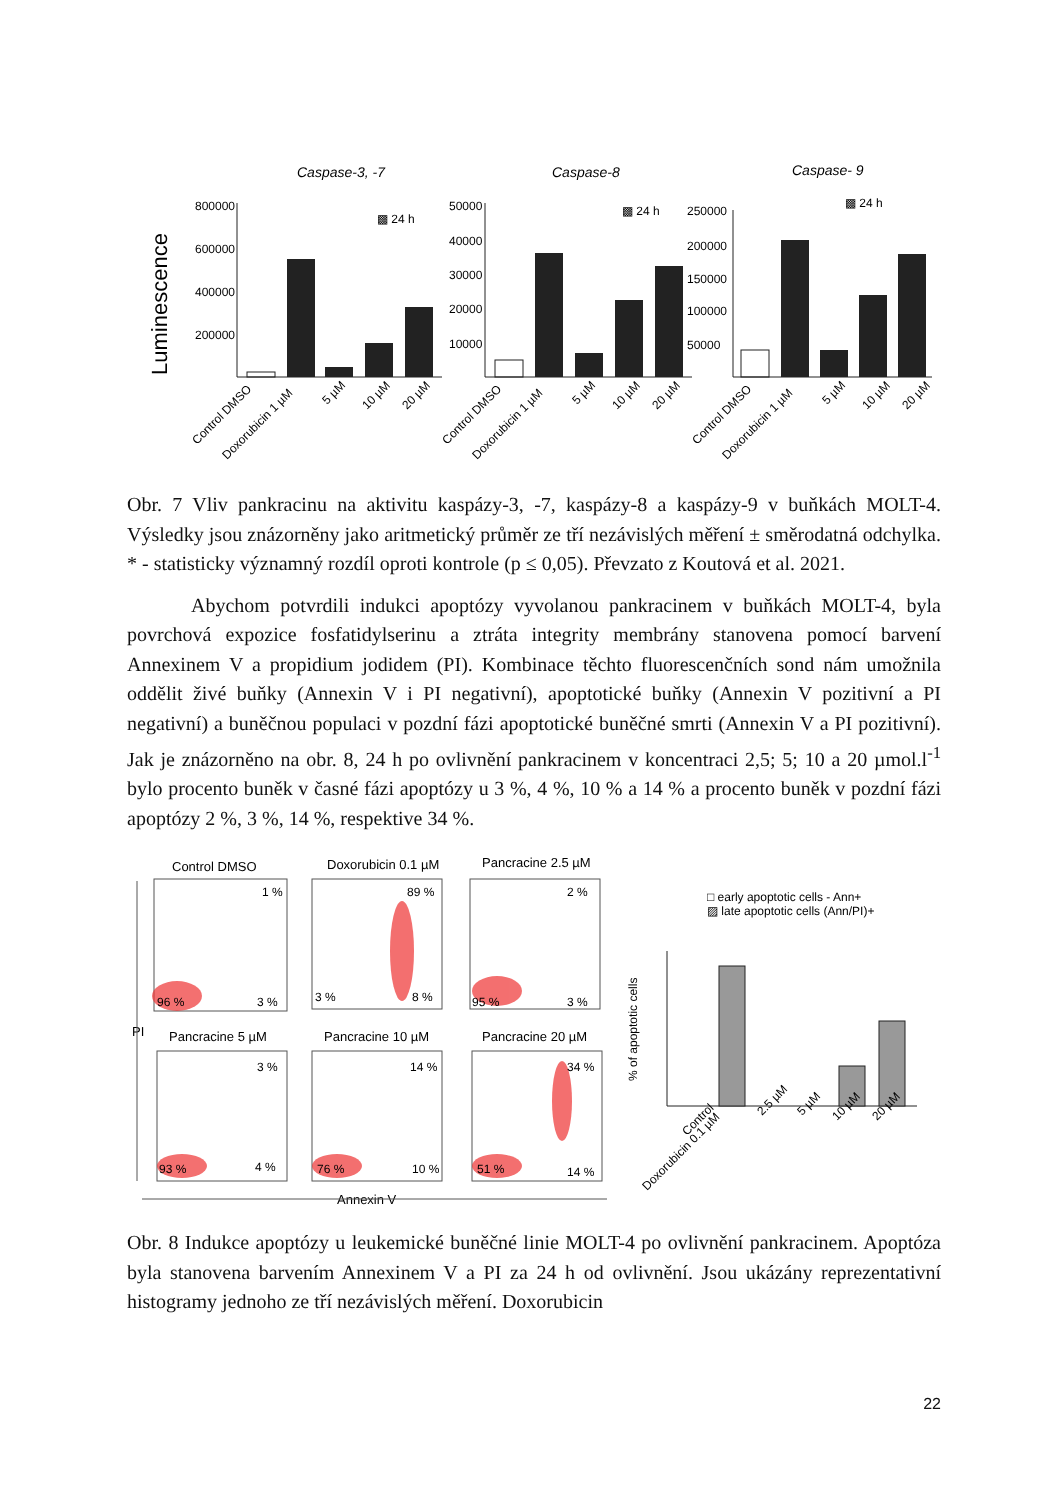Luminescence
Caspase-3, -7
Caspase-8
Caspase- 9
800000
600000
400000
200000
50000
40000
30000
20000
10000
250000
200000
150000
100000
50000
▩ 24 h
▩ 24 h
▩ 24 h
Control DMSO
Doxorubicin 1 µM
5 µM
10 µM
20 µM
Control DMSO
Doxorubicin 1 µM
5 µM
10 µM
20 µM
Control DMSO
Doxorubicin 1 µM
5 µM
10 µM
20 µM
Obr. 7 Vliv pankracinu na aktivitu kaspázy-3, -7, kaspázy-8 a kaspázy-9 v buňkách MOLT-4. Výsledky jsou znázorněny jako aritmetický průměr ze tří nezávislých měření ± směrodatná odchylka. * - statisticky významný rozdíl oproti kontrole (p ≤ 0,05). Převzato z Koutová et al. 2021.
Abychom potvrdili indukci apoptózy vyvolanou pankracinem v buňkách MOLT-4, byla povrchová expozice fosfatidylserinu a ztráta integrity membrány stanovena pomocí barvení Annexinem V a propidium jodidem (PI). Kombinace těchto fluorescenčních sond nám umožnila oddělit živé buňky (Annexin V i PI negativní), apoptotické buňky (Annexin V pozitivní a PI negativní) a buněčnou populaci v pozdní fázi apoptotické buněčné smrti (Annexin V a PI pozitivní). Jak je znázorněno na obr. 8, 24 h po ovlivnění pankracinem v koncentraci 2,5; 5; 10 a 20 µmol.l<sup>-1</sup> bylo procento buněk v časné fázi apoptózy u 3 %, 4 %, 10 % a 14 % a procento buněk v pozdní fázi apoptózy 2 %, 3 %, 14 %, respektive 34 %.
Control DMSO
Doxorubicin 0.1 µM
Pancracine 2.5 µM
Pancracine 5 µM
Pancracine 10 µM
Pancracine 20 µM
PI
Annexin V
1 %
96 %
3 %
89 %
3 %
8 %
2 %
95 %
3 %
3 %
93 %
4 %
14 %
76 %
10 %
34 %
51 %
14 %
□ early apoptotic cells - Ann+
▨ late apoptotic cells (Ann/PI)+
% of apoptotic cells
Control
Doxorubicin 0.1 µM
2.5 µM
5 µM
10 µM
20 µM
Obr. 8 Indukce apoptózy u leukemické buněčné linie MOLT-4 po ovlivnění pankracinem. Apoptóza byla stanovena barvením Annexinem V a PI za 24 h od ovlivnění. Jsou ukázány reprezentativní histogramy jednoho ze tří nezávislých měření. Doxorubicin
22